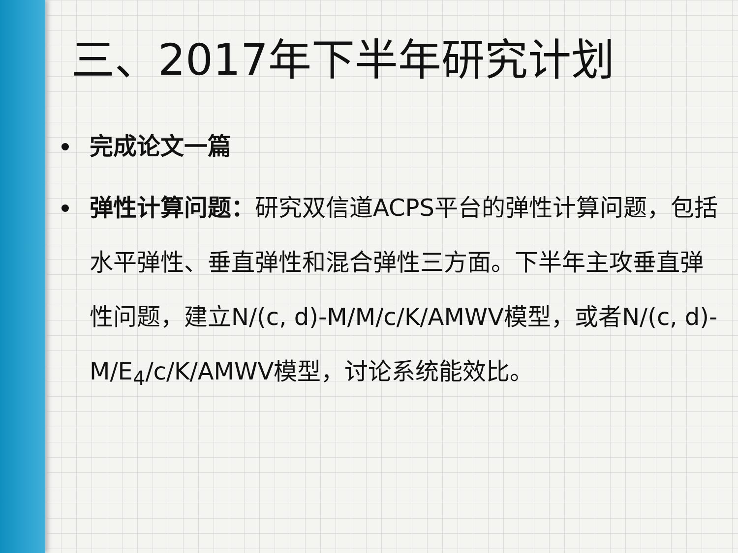三、2017年下半年研究计划
完成论文一篇
弹性计算问题：研究双信道ACPS平台的弹性计算问题，包括水平弹性、垂直弹性和混合弹性三方面。下半年主攻垂直弹性问题，建立N/(c, d)-M/M/c/K/AMWV模型，或者N/(c, d)-M/E<sub>4</sub>/c/K/AMWV模型，讨论系统能效比。